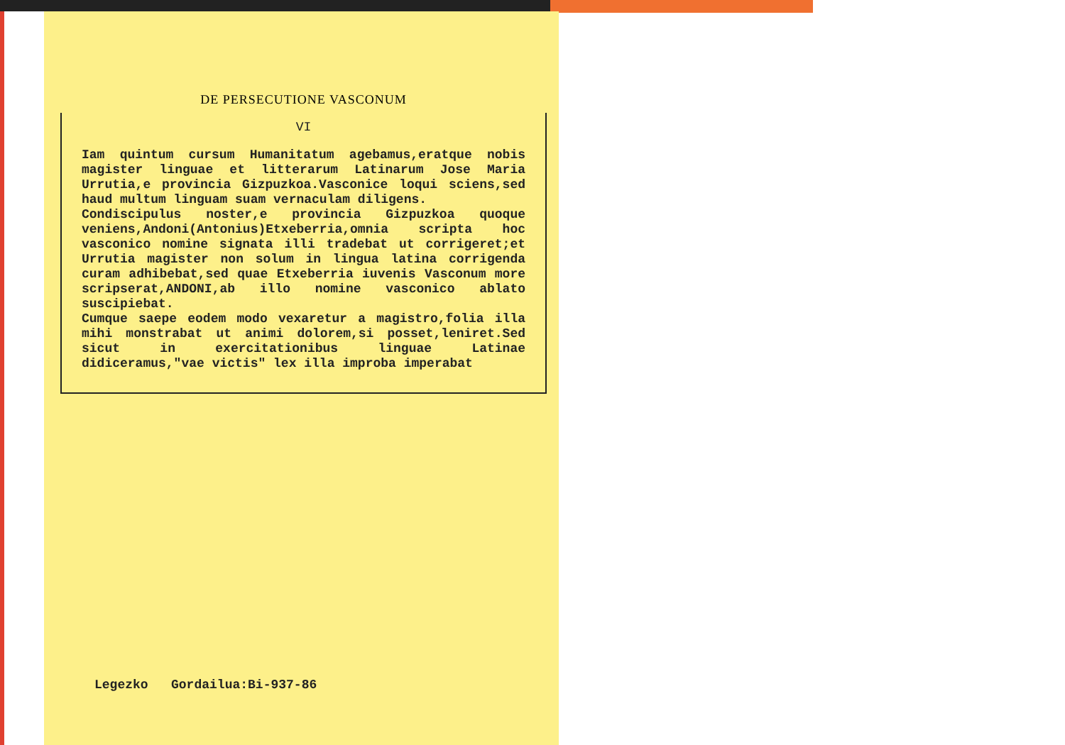DE PERSECUTIONE VASCONUM
VI
Iam quintum cursum Humanitatum agebamus,eratque nobis magister linguae et litterarum Latinarum Jose Maria Urrutia,e provincia Gizpuzkoa.Vasconice loqui sciens,sed haud multum linguam suam vernaculam diligens.
Condiscipulus noster,e provincia Gizpuzkoa quoque veniens,Andoni(Antonius)Etxeberria,omnia scripta hoc vasconico nomine signata illi tradebat ut corrigeret;et Urrutia magister non solum in lingua latina corrigenda curam adhibebat,sed quae Etxeberria iuvenis Vasconum more scripserat,ANDONI,ab illo nomine vasconico ablato suscipiebat.
Cumque saepe eodem modo vexaretur a magistro,folia illa mihi monstrabat ut animi dolorem,si posset,leniret.Sed sicut in exercitationibus linguae Latinae didiceramus,"vae victis" lex illa improba imperabat
Legezko Gordailua:Bi-937-86